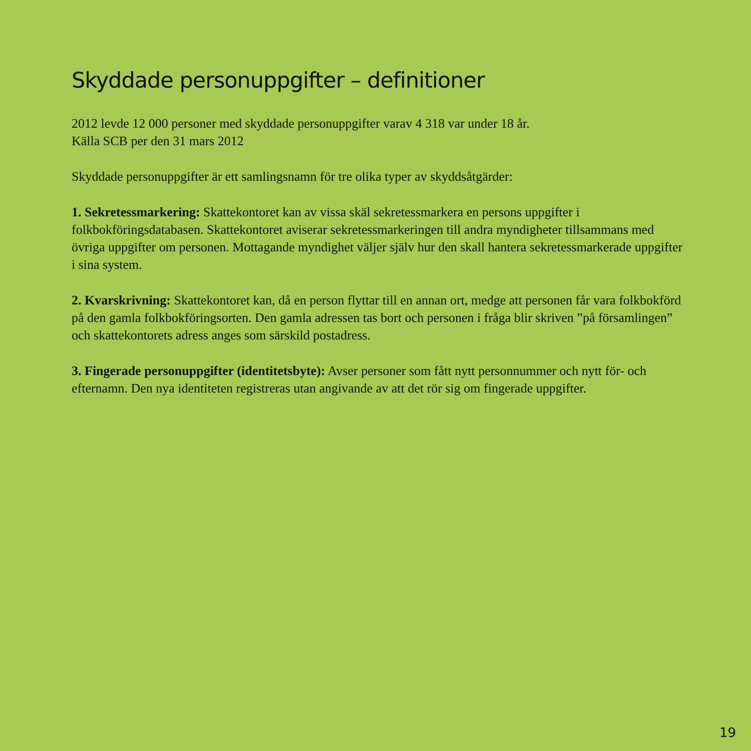Skyddade personuppgifter – definitioner
2012 levde 12 000 personer med skyddade personuppgifter varav 4 318 var under 18 år.
Källa SCB per den 31 mars 2012
Skyddade personuppgifter är ett samlingsnamn för tre olika typer av skyddsåtgärder:
1. Sekretessmarkering: Skattekontoret kan av vissa skäl sekretessmarkera en persons uppgifter i folkbokföringsdatabasen. Skattekontoret aviserar sekretessmarkeringen till andra myndigheter tillsammans med övriga uppgifter om personen. Mottagande myndighet väljer själv hur den skall hantera sekretessmarkerade uppgifter i sina system.
2. Kvarskrivning: Skattekontoret kan, då en person flyttar till en annan ort, medge att personen får vara folkbokförd på den gamla folkbokföringsorten. Den gamla adressen tas bort och personen i fråga blir skriven ”på församlingen” och skattekontorets adress anges som särskild postadress.
3. Fingerade personuppgifter (identitetsbyte): Avser personer som fått nytt personnummer och nytt för- och efternamn. Den nya identiteten registreras utan angivande av att det rör sig om fingerade uppgifter.
19